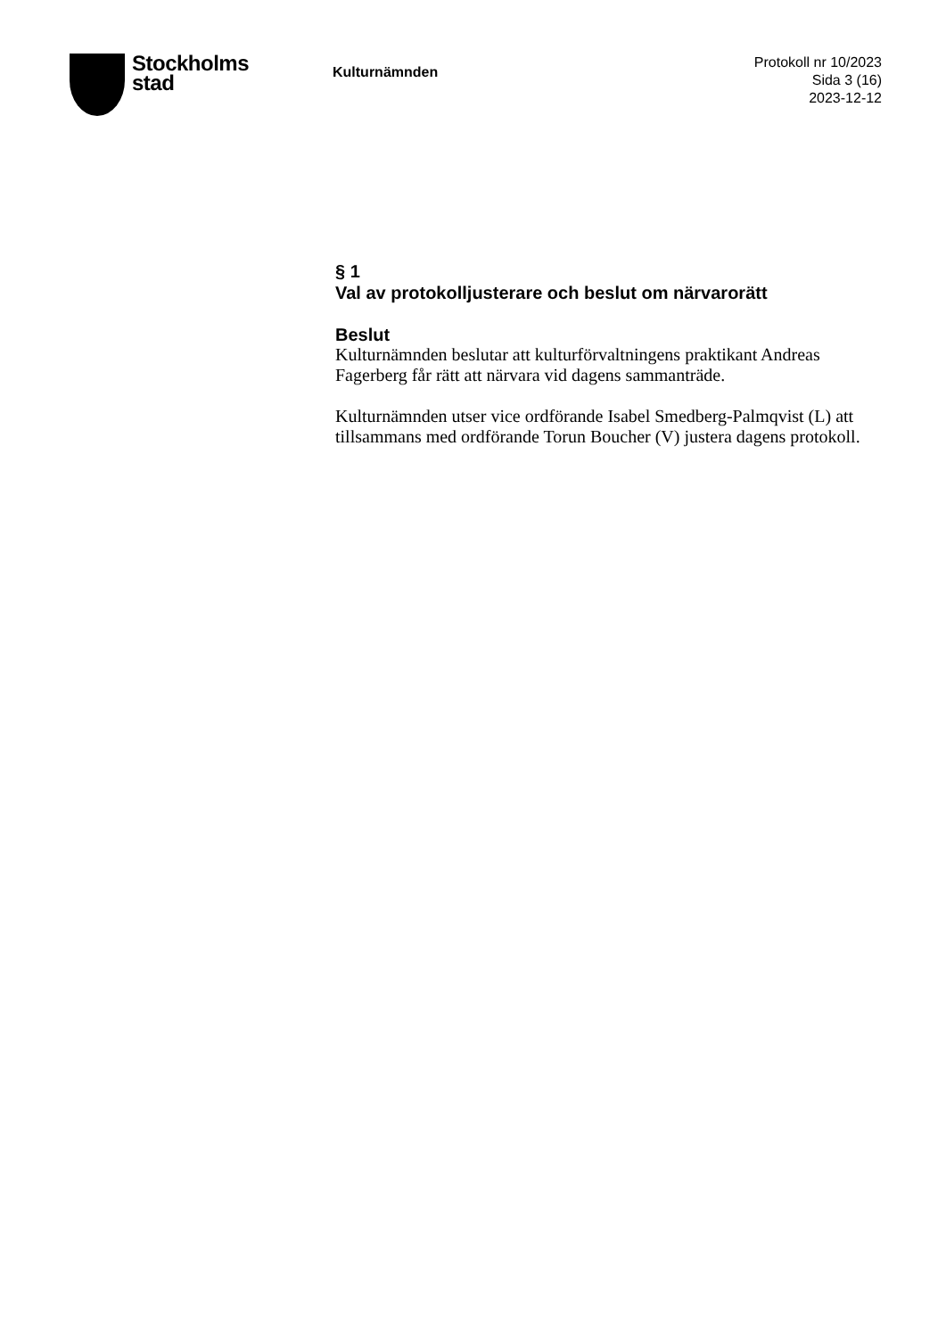Stockholms
stad
Kulturnämnden
Protokoll nr 10/2023
Sida 3 (16)
2023-12-12
§ 1
Val av protokolljusterare och beslut om närvarorätt
Beslut
Kulturnämnden beslutar att kulturförvaltningens praktikant Andreas Fagerberg får rätt att närvara vid dagens sammanträde.
Kulturnämnden utser vice ordförande Isabel Smedberg-Palmqvist (L) att tillsammans med ordförande Torun Boucher (V) justera dagens protokoll.